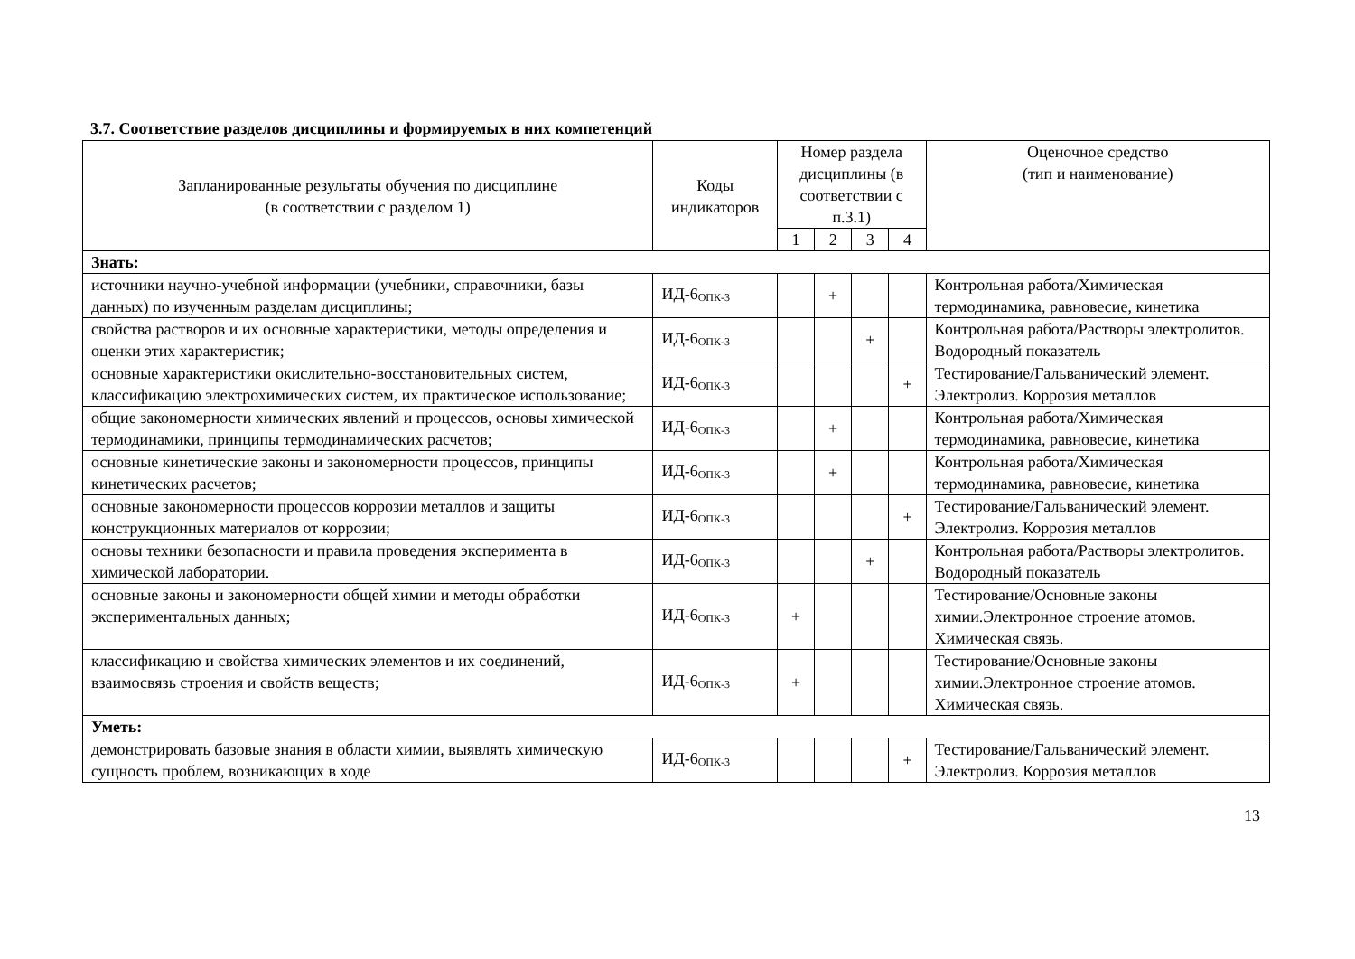3.7. Соответствие разделов дисциплины и формируемых в них компетенций
| Запланированные результаты обучения по дисциплине (в соответствии с разделом 1) | Коды индикаторов | Номер раздела дисциплины (в соответствии с п.3.1) | | | | Оценочное средство (тип и наименование) |
| --- | --- | --- | --- | --- | --- | --- |
| | | 1 | 2 | 3 | 4 | |
| Знать: | | | | | | |
| источники научно-учебной информации (учебники, справочники, базы данных) по изученным разделам дисциплины; | ИД-6<sub>ОПК-3</sub> | | + | | | Контрольная работа/Химическая термодинамика, равновесие, кинетика |
| свойства растворов и их основные характеристики, методы определения и оценки этих характеристик; | ИД-6<sub>ОПК-3</sub> | | | + | | Контрольная работа/Растворы электролитов. Водородный показатель |
| основные характеристики окислительно-восстановительных систем, классификацию электрохимических систем, их практическое использование; | ИД-6<sub>ОПК-3</sub> | | | | + | Тестирование/Гальванический элемент. Электролиз. Коррозия металлов |
| общие закономерности химических явлений и процессов, основы химической термодинамики, принципы термодинамических расчетов; | ИД-6<sub>ОПК-3</sub> | | + | | | Контрольная работа/Химическая термодинамика, равновесие, кинетика |
| основные кинетические законы и закономерности процессов, принципы кинетических расчетов; | ИД-6<sub>ОПК-3</sub> | | + | | | Контрольная работа/Химическая термодинамика, равновесие, кинетика |
| основные закономерности процессов коррозии металлов и защиты конструкционных материалов от коррозии; | ИД-6<sub>ОПК-3</sub> | | | | + | Тестирование/Гальванический элемент. Электролиз. Коррозия металлов |
| основы техники безопасности и правила проведения эксперимента в химической лаборатории. | ИД-6<sub>ОПК-3</sub> | | | + | | Контрольная работа/Растворы электролитов. Водородный показатель |
| основные законы и закономерности общей химии и методы обработки экспериментальных данных; | ИД-6<sub>ОПК-3</sub> | + | | | | Тестирование/Основные законы химии.Электронное строение атомов. Химическая связь. |
| классификацию и свойства химических элементов и их соединений, взаимосвязь строения и свойств веществ; | ИД-6<sub>ОПК-3</sub> | + | | | | Тестирование/Основные законы химии.Электронное строение атомов. Химическая связь. |
| Уметь: | | | | | | |
| демонстрировать базовые знания в области химии, выявлять химическую сущность проблем, возникающих в ходе | ИД-6<sub>ОПК-3</sub> | | | | + | Тестирование/Гальванический элемент. Электролиз. Коррозия металлов |
13